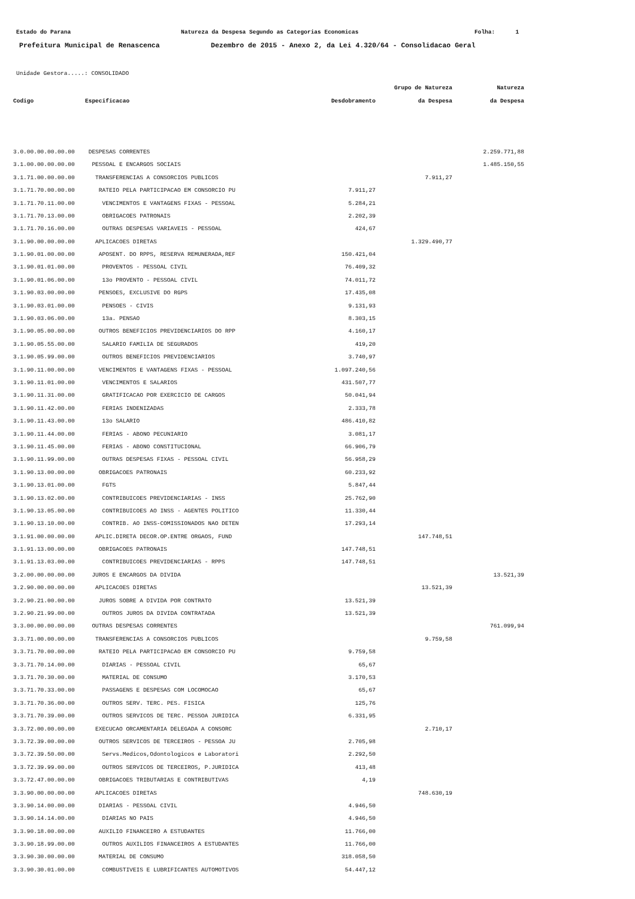Estado do Parana Natureza da Despesa Segundo as Categorias Economicas Folha: 1
Prefeitura Municipal de Renascenca Dezembro de 2015 - Anexo 2, da Lei 4.320/64 - Consolidacao Geral
Unidade Gestora.....: CONSOLIDADO
| | | | Grupo de Natureza | Natureza |
| --- | --- | --- | --- | --- |
| Codigo | Especificacao | Desdobramento | da Despesa | da Despesa |
| 3.0.00.00.00.00.00 | DESPESAS CORRENTES | | | 2.259.771,88 |
| 3.1.00.00.00.00.00 | PESSOAL E ENCARGOS SOCIAIS | | | 1.485.150,55 |
| 3.1.71.00.00.00.00 | TRANSFERENCIAS A CONSORCIOS PUBLICOS | | 7.911,27 | |
| 3.1.71.70.00.00.00 | RATEIO PELA PARTICIPACAO EM CONSORCIO PU | 7.911,27 | | |
| 3.1.71.70.11.00.00 | VENCIMENTOS E VANTAGENS FIXAS - PESSOAL | 5.284,21 | | |
| 3.1.71.70.13.00.00 | OBRIGACOES PATRONAIS | 2.202,39 | | |
| 3.1.71.70.16.00.00 | OUTRAS DESPESAS VARIAVEIS - PESSOAL | 424,67 | | |
| 3.1.90.00.00.00.00 | APLICACOES DIRETAS | | 1.329.490,77 | |
| 3.1.90.01.00.00.00 | APOSENT. DO RPPS, RESERVA REMUNERADA,REF | 150.421,04 | | |
| 3.1.90.01.01.00.00 | PROVENTOS - PESSOAL CIVIL | 76.409,32 | | |
| 3.1.90.01.06.00.00 | 13o PROVENTO - PESSOAL CIVIL | 74.011,72 | | |
| 3.1.90.03.00.00.00 | PENSOES, EXCLUSIVE DO RGPS | 17.435,08 | | |
| 3.1.90.03.01.00.00 | PENSOES - CIVIS | 9.131,93 | | |
| 3.1.90.03.06.00.00 | 13a. PENSAO | 8.303,15 | | |
| 3.1.90.05.00.00.00 | OUTROS BENEFICIOS PREVIDENCIARIOS DO RPP | 4.160,17 | | |
| 3.1.90.05.55.00.00 | SALARIO FAMILIA DE SEGURADOS | 419,20 | | |
| 3.1.90.05.99.00.00 | OUTROS BENEFICIOS PREVIDENCIARIOS | 3.740,97 | | |
| 3.1.90.11.00.00.00 | VENCIMENTOS E VANTAGENS FIXAS - PESSOAL | 1.097.240,56 | | |
| 3.1.90.11.01.00.00 | VENCIMENTOS E SALARIOS | 431.507,77 | | |
| 3.1.90.11.31.00.00 | GRATIFICACAO POR EXERCICIO DE CARGOS | 50.041,94 | | |
| 3.1.90.11.42.00.00 | FERIAS INDENIZADAS | 2.333,78 | | |
| 3.1.90.11.43.00.00 | 13o SALARIO | 486.410,82 | | |
| 3.1.90.11.44.00.00 | FERIAS - ABONO PECUNIARIO | 3.081,17 | | |
| 3.1.90.11.45.00.00 | FERIAS - ABONO CONSTITUCIONAL | 66.906,79 | | |
| 3.1.90.11.99.00.00 | OUTRAS DESPESAS FIXAS - PESSOAL CIVIL | 56.958,29 | | |
| 3.1.90.13.00.00.00 | OBRIGACOES PATRONAIS | 60.233,92 | | |
| 3.1.90.13.01.00.00 | FGTS | 5.847,44 | | |
| 3.1.90.13.02.00.00 | CONTRIBUICOES PREVIDENCIARIAS - INSS | 25.762,90 | | |
| 3.1.90.13.05.00.00 | CONTRIBUICOES AO INSS - AGENTES POLITICO | 11.330,44 | | |
| 3.1.90.13.10.00.00 | CONTRIB. AO INSS-COMISSIONADOS NAO DETEN | 17.293,14 | | |
| 3.1.91.00.00.00.00 | APLIC.DIRETA DECOR.OP.ENTRE ORGAOS, FUND | | 147.748,51 | |
| 3.1.91.13.00.00.00 | OBRIGACOES PATRONAIS | 147.748,51 | | |
| 3.1.91.13.03.00.00 | CONTRIBUICOES PREVIDENCIARIAS - RPPS | 147.748,51 | | |
| 3.2.00.00.00.00.00 | JUROS E ENCARGOS DA DIVIDA | | | 13.521,39 |
| 3.2.90.00.00.00.00 | APLICACOES DIRETAS | | 13.521,39 | |
| 3.2.90.21.00.00.00 | JUROS SOBRE A DIVIDA POR CONTRATO | 13.521,39 | | |
| 3.2.90.21.99.00.00 | OUTROS JUROS DA DIVIDA CONTRATADA | 13.521,39 | | |
| 3.3.00.00.00.00.00 | OUTRAS DESPESAS CORRENTES | | | 761.099,94 |
| 3.3.71.00.00.00.00 | TRANSFERENCIAS A CONSORCIOS PUBLICOS | | 9.759,58 | |
| 3.3.71.70.00.00.00 | RATEIO PELA PARTICIPACAO EM CONSORCIO PU | 9.759,58 | | |
| 3.3.71.70.14.00.00 | DIARIAS - PESSOAL CIVIL | 65,67 | | |
| 3.3.71.70.30.00.00 | MATERIAL DE CONSUMO | 3.170,53 | | |
| 3.3.71.70.33.00.00 | PASSAGENS E DESPESAS COM LOCOMOCAO | 65,67 | | |
| 3.3.71.70.36.00.00 | OUTROS SERV. TERC. PES. FISICA | 125,76 | | |
| 3.3.71.70.39.00.00 | OUTROS SERVICOS DE TERC. PESSOA JURIDICA | 6.331,95 | | |
| 3.3.72.00.00.00.00 | EXECUCAO ORCAMENTARIA DELEGADA A CONSORC | | 2.710,17 | |
| 3.3.72.39.00.00.00 | OUTROS SERVICOS DE TERCEIROS - PESSOA JU | 2.705,98 | | |
| 3.3.72.39.50.00.00 | Servs.Medicos,Odontologicos e Laboratori | 2.292,50 | | |
| 3.3.72.39.99.00.00 | OUTROS SERVICOS DE TERCEIROS, P.JURIDICA | 413,48 | | |
| 3.3.72.47.00.00.00 | OBRIGACOES TRIBUTARIAS E CONTRIBUTIVAS | 4,19 | | |
| 3.3.90.00.00.00.00 | APLICACOES DIRETAS | | 748.630,19 | |
| 3.3.90.14.00.00.00 | DIARIAS - PESSOAL CIVIL | 4.946,50 | | |
| 3.3.90.14.14.00.00 | DIARIAS NO PAIS | 4.946,50 | | |
| 3.3.90.18.00.00.00 | AUXILIO FINANCEIRO A ESTUDANTES | 11.766,00 | | |
| 3.3.90.18.99.00.00 | OUTROS AUXILIOS FINANCEIROS A ESTUDANTES | 11.766,00 | | |
| 3.3.90.30.00.00.00 | MATERIAL DE CONSUMO | 318.058,50 | | |
| 3.3.90.30.01.00.00 | COMBUSTIVEIS E LUBRIFICANTES AUTOMOTIVOS | 54.447,12 | | |